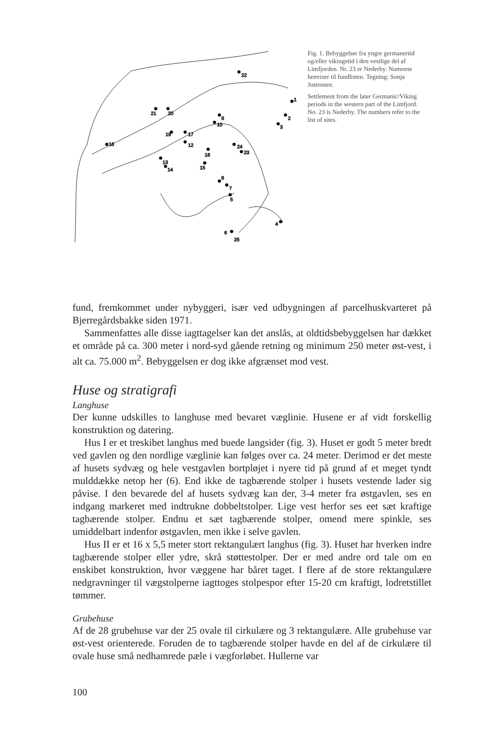22
1
2
3
21
20
18
19
17
12
9
10
13
14
16
15
24
23
8
7
5
4
6
25
Fig. 1. Bebyggelser fra yngre germanertid og/eller vikingetid i den vestlige del af Limfjorden. Nr. 23 er Nederby. Numrene henviser til fundlisten. Tegning: Sonja Justensen.
Settlement from the later Germanic/Viking periods in the western part of the Limfjord. No. 23 is Nederby. The numbers refer to the list of sites.
fund, fremkommet under nybyggeri, især ved udbygningen af parcelhuskvarteret på Bjerregårdsbakke siden 1971.
Sammenfattes alle disse iagttagelser kan det anslås, at oldtidsbebyggelsen har dækket et område på ca. 300 meter i nord-syd gående retning og minimum 250 meter øst-vest, i alt ca. 75.000 m<sup>2</sup>. Bebyggelsen er dog ikke afgrænset mod vest.
Huse og stratigrafi
Langhuse
Der kunne udskilles to langhuse med bevaret væglinie. Husene er af vidt forskellig konstruktion og datering.
Hus I er et treskibet langhus med buede langsider (fig. 3). Huset er godt 5 meter bredt ved gavlen og den nordlige væglinie kan følges over ca. 24 meter. Derimod er det meste af husets sydvæg og hele vestgavlen bortpløjet i nyere tid på grund af et meget tyndt mulddække netop her (6). End ikke de tagbærende stolper i husets vestende lader sig påvise. I den bevarede del af husets sydvæg kan der, 3-4 meter fra østgavlen, ses en indgang markeret med indtrukne dobbeltstolper. Lige vest herfor ses eet sæt kraftige tagbærende stolper. Endnu et sæt tagbærende stolper, omend mere spinkle, ses umiddelbart indenfor østgavlen, men ikke i selve gavlen.
Hus II er et 16 x 5,5 meter stort rektangulært langhus (fig. 3). Huset har hverken indre tagbærende stolper eller ydre, skrå støttestolper. Der er med andre ord tale om en enskibet konstruktion, hvor væggene har båret taget. I flere af de store rektangulære nedgravninger til vægstolperne iagttoges stolpespor efter 15-20 cm kraftigt, lodretstillet tømmer.
Grubehuse
Af de 28 grubehuse var der 25 ovale til cirkulære og 3 rektangulære. Alle grubehuse var øst-vest orienterede. Foruden de to tagbærende stolper havde en del af de cirkulære til ovale huse små nedhamrede pæle i vægforløbet. Hullerne var
100